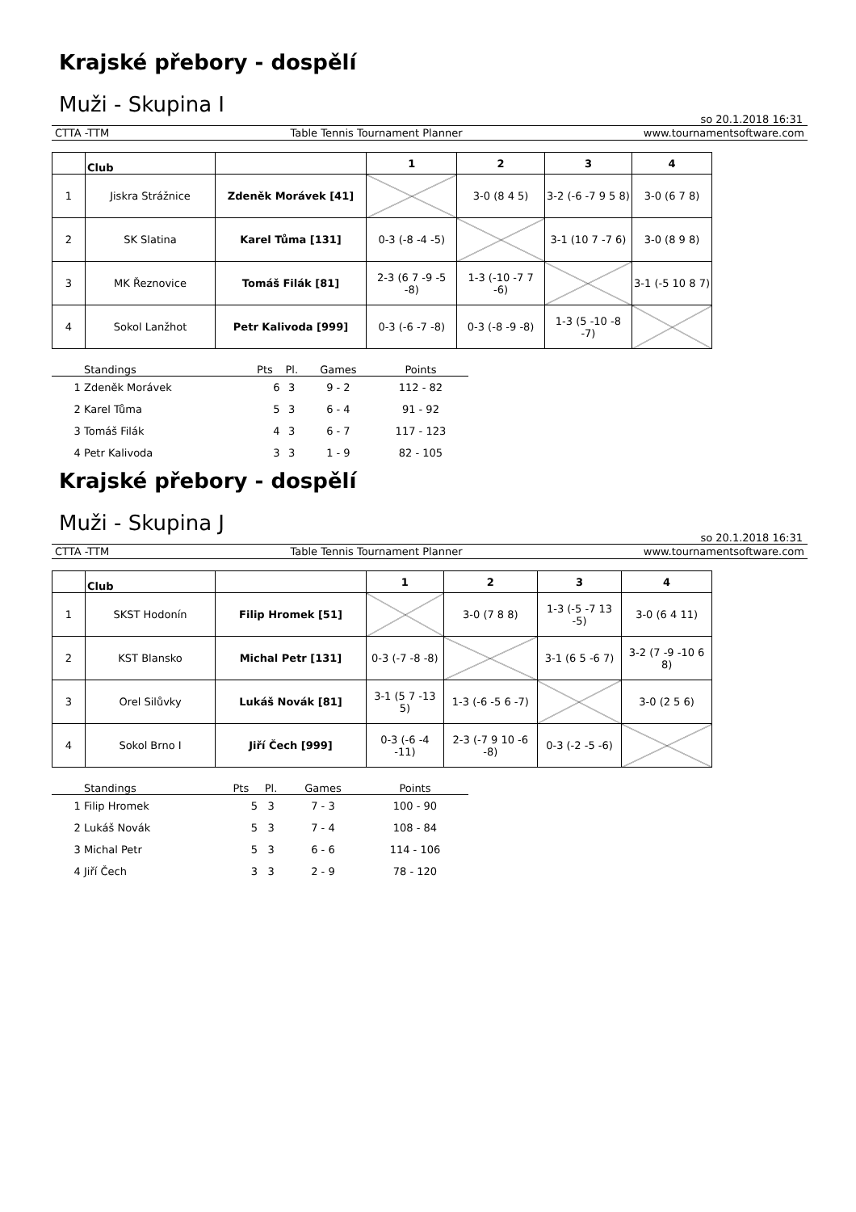Krajské přebory - dospělí
Muži - Skupina I
so 20.1.2018 16:31
CTTA -TTM Table Tennis Tournament Planner www.tournamentsoftware.com
| | Club | | 1 | 2 | 3 | 4 |
| --- | --- | --- | --- | --- | --- | --- |
| 1 | Jiskra Strážnice | Zdeněk Morávek [41] | | 3-0 (8 4 5) | 3-2 (-6 -7 9 5 8) | 3-0 (6 7 8) |
| 2 | SK Slatina | Karel Tůma [131] | 0-3 (-8 -4 -5) | | 3-1 (10 7 -7 6) | 3-0 (8 9 8) |
| 3 | MK Řeznovice | Tomáš Filák [81] | 2-3 (6 7 -9 -5 -8) | 1-3 (-10 -7 7 -6) | | 3-1 (-5 10 8 7) |
| 4 | Sokol Lanžhot | Petr Kalivoda [999] | 0-3 (-6 -7 -8) | 0-3 (-8 -9 -8) | 1-3 (5 -10 -8 -7) | |
| | Standings | Pts | Pl. | Games | Points |
| --- | --- | --- | --- | --- | --- |
| 1 | Zdeněk Morávek | 6 | 3 | 9 - 2 | 112 - 82 |
| 2 | Karel Tůma | 5 | 3 | 6 - 4 | 91 - 92 |
| 3 | Tomáš Filák | 4 | 3 | 6 - 7 | 117 - 123 |
| 4 | Petr Kalivoda | 3 | 3 | 1 - 9 | 82 - 105 |
Krajské přebory - dospělí
Muži - Skupina J
so 20.1.2018 16:31
CTTA -TTM Table Tennis Tournament Planner www.tournamentsoftware.com
| | Club | | 1 | 2 | 3 | 4 |
| --- | --- | --- | --- | --- | --- | --- |
| 1 | SKST Hodonín | Filip Hromek [51] | | 3-0 (7 8 8) | 1-3 (-5 -7 13 -5) | 3-0 (6 4 11) |
| 2 | KST Blansko | Michal Petr [131] | 0-3 (-7 -8 -8) | | 3-1 (6 5 -6 7) | 3-2 (7 -9 -10 6 8) |
| 3 | Orel Silůvky | Lukáš Novák [81] | 3-1 (5 7 -13 5) | 1-3 (-6 -5 6 -7) | | 3-0 (2 5 6) |
| 4 | Sokol Brno I | Jiří Čech [999] | 0-3 (-6 -4 -11) | 2-3 (-7 9 10 -6 -8) | 0-3 (-2 -5 -6) | |
| | Standings | Pts | Pl. | Games | Points |
| --- | --- | --- | --- | --- | --- |
| 1 | Filip Hromek | 5 | 3 | 7 - 3 | 100 - 90 |
| 2 | Lukáš Novák | 5 | 3 | 7 - 4 | 108 - 84 |
| 3 | Michal Petr | 5 | 3 | 6 - 6 | 114 - 106 |
| 4 | Jiří Čech | 3 | 3 | 2 - 9 | 78 - 120 |